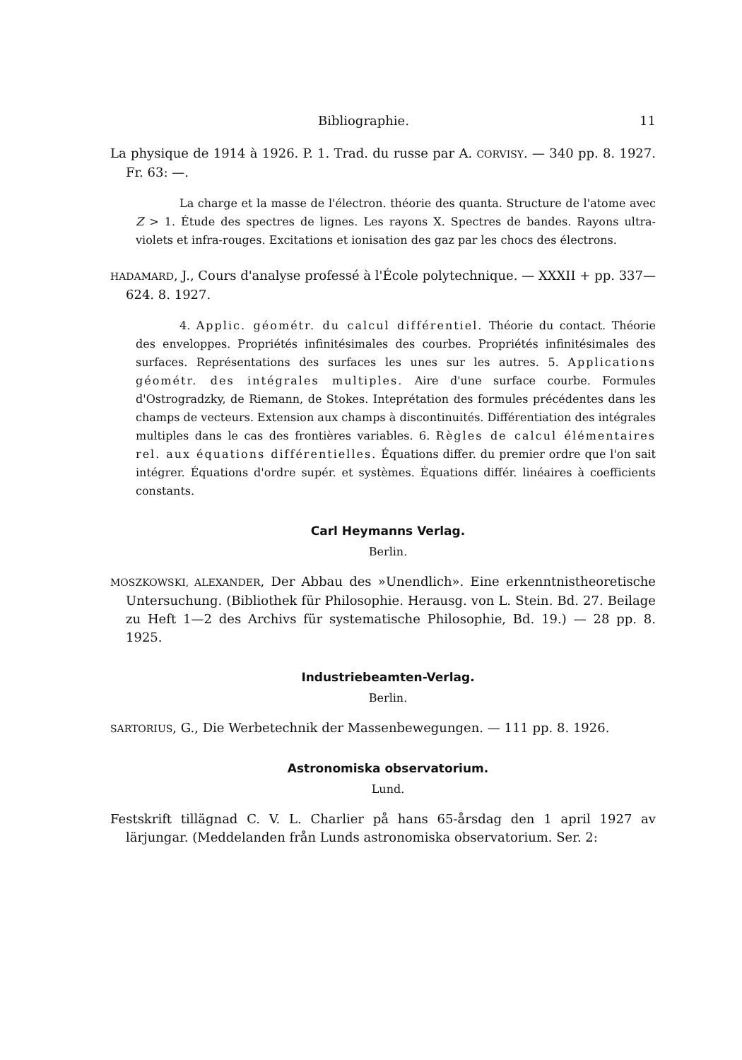Bibliographie. 11
La physique de 1914 à 1926. P. 1. Trad. du russe par A. CORVISY. — 340 pp. 8. 1927. Fr. 63: —.
La charge et la masse de l'électron. théorie des quanta. Structure de l'atome avec Z > 1. Étude des spectres de lignes. Les rayons X. Spectres de bandes. Rayons ultra-violets et infra-rouges. Excitations et ionisation des gaz par les chocs des électrons.
HADAMARD, J., Cours d'analyse professé à l'École polytechnique. — XXXII + pp. 337—624. 8. 1927.
4. Applic. géométr. du calcul différentiel. Théorie du contact. Théorie des enveloppes. Propriétés infinitésimales des courbes. Propriétés infinitésimales des surfaces. Représentations des surfaces les unes sur les autres. 5. Applications géométr. des intégrales multiples. Aire d'une surface courbe. Formules d'Ostrogradzky, de Riemann, de Stokes. Inteprétation des formules précédentes dans les champs de vecteurs. Extension aux champs à discontinuités. Différentiation des intégrales multiples dans le cas des frontières variables. 6. Règles de calcul élémentaires rel. aux équations différentielles. Équations differ. du premier ordre que l'on sait intégrer. Équations d'ordre supér. et systèmes. Équations différ. linéaires à coefficients constants.
Carl Heymanns Verlag.
Berlin.
MOSZKOWSKI, ALEXANDER, Der Abbau des »Unendlich». Eine erkenntnistheoretische Untersuchung. (Bibliothek für Philosophie. Herausg. von L. Stein. Bd. 27. Beilage zu Heft 1—2 des Archivs für systematische Philosophie, Bd. 19.) — 28 pp. 8. 1925.
Industriebeamten-Verlag.
Berlin.
SARTORIUS, G., Die Werbetechnik der Massenbewegungen. — 111 pp. 8. 1926.
Astronomiska observatorium.
Lund.
Festskrift tillägnad C. V. L. Charlier på hans 65-årsdag den 1 april 1927 av lärjungar. (Meddelanden från Lunds astronomiska observatorium. Ser. 2: